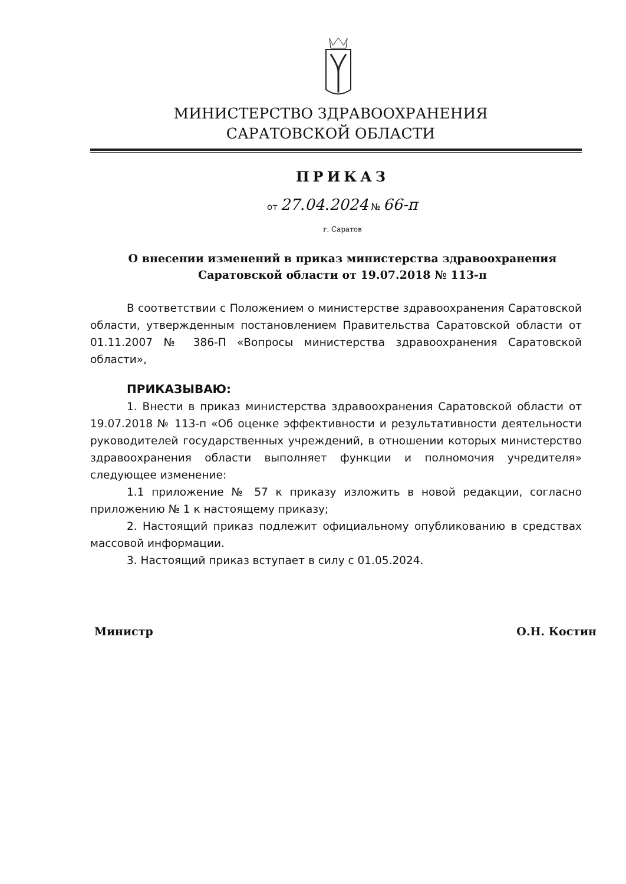МИНИСТЕРСТВО ЗДРАВООХРАНЕНИЯ
САРАТОВСКОЙ ОБЛАСТИ
ПРИКАЗ
от 27.04.2024 № 66-п
г. Саратов
О внесении изменений в приказ министерства здравоохранения Саратовской области от 19.07.2018 № 113-п
В соответствии с Положением о министерстве здравоохранения Саратовской области, утвержденным постановлением Правительства Саратовской области от 01.11.2007 № 386-П «Вопросы министерства здравоохранения Саратовской области»,
ПРИКАЗЫВАЮ:
1. Внести в приказ министерства здравоохранения Саратовской области от 19.07.2018 № 113-п «Об оценке эффективности и результативности деятельности руководителей государственных учреждений, в отношении которых министерство здравоохранения области выполняет функции и полномочия учредителя» следующее изменение:
1.1 приложение № 57 к приказу изложить в новой редакции, согласно приложению № 1 к настоящему приказу;
2. Настоящий приказ подлежит официальному опубликованию в средствах массовой информации.
3. Настоящий приказ вступает в силу с 01.05.2024.
Министр О.Н. Костин